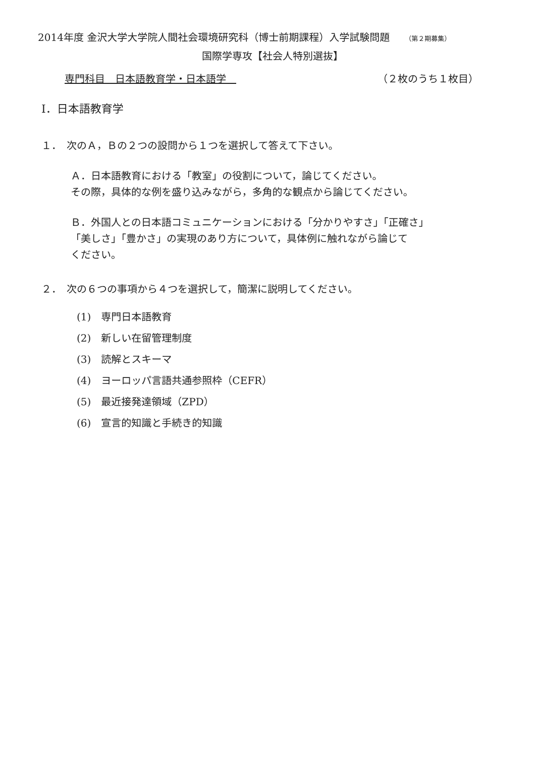2014年度 金沢大学大学院人間社会環境研究科（博士前期課程）入学試験問題 （第２期募集）
国際学専攻【社会人特別選抜】
専門科目　日本語教育学・日本語学　（２枚のうち１枚目）
Ⅰ．日本語教育学
１．　次のＡ，Ｂの２つの設問から１つを選択して答えて下さい。
Ａ．日本語教育における「教室」の役割について，論じてください。
その際，具体的な例を盛り込みながら，多角的な観点から論じてください。
Ｂ．外国人との日本語コミュニケーションにおける「分かりやすさ」「正確さ」
「美しさ」「豊かさ」の実現のあり方について，具体例に触れながら論じて
ください。
２．　次の６つの事項から４つを選択して，簡潔に説明してください。
(1)　専門日本語教育
(2)　新しい在留管理制度
(3)　読解とスキーマ
(4)　ヨーロッパ言語共通参照枠（CEFR）
(5)　最近接発達領域（ZPD）
(6)　宣言的知識と手続き的知識